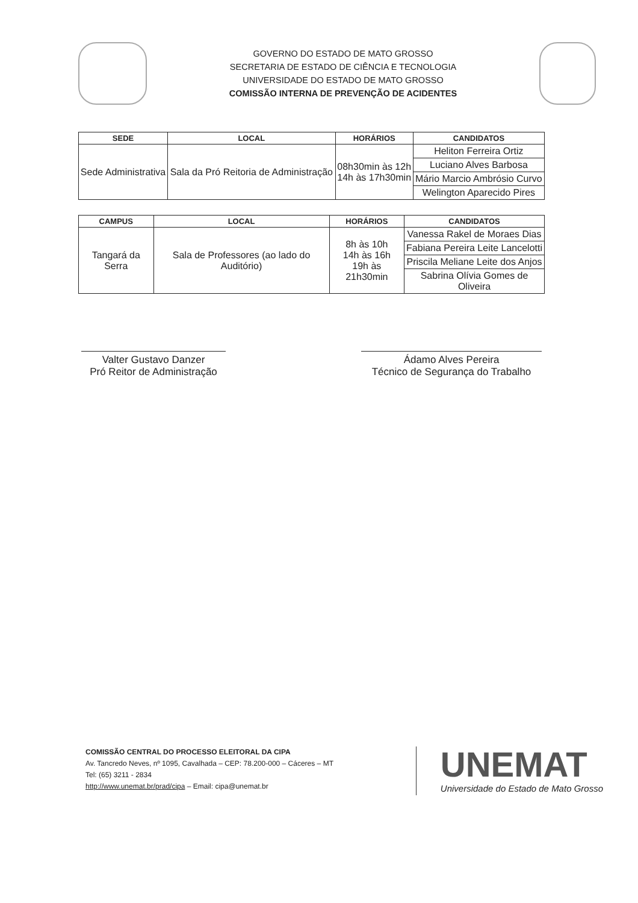GOVERNO DO ESTADO DE MATO GROSSO
SECRETARIA DE ESTADO DE CIÊNCIA E TECNOLOGIA
UNIVERSIDADE DO ESTADO DE MATO GROSSO
COMISSÃO INTERNA DE PREVENÇÃO DE ACIDENTES
| SEDE | LOCAL | HORÁRIOS | CANDIDATOS |
| --- | --- | --- | --- |
| Sede Administrativa | Sala da Pró Reitoria de Administração | 08h30min às 12h 14h às 17h30min | Heliton Ferreira Ortiz |
| | | | Luciano Alves Barbosa |
| | | | Mário Marcio Ambrósio Curvo |
| | | | Welington Aparecido Pires |
| CAMPUS | LOCAL | HORÁRIOS | CANDIDATOS |
| --- | --- | --- | --- |
| Tangará da Serra | Sala de Professores (ao lado do Auditório) | 8h às 10h 14h às 16h 19h às 21h30min | Vanessa Rakel de Moraes Dias |
| | | | Fabiana Pereira Leite Lancelotti |
| | | | Priscila Meliane Leite dos Anjos |
| | | | Sabrina Olívia Gomes de Oliveira |
Valter Gustavo Danzer
Pró Reitor de Administração
Ádamo Alves Pereira
Técnico de Segurança do Trabalho
COMISSÃO CENTRAL DO PROCESSO ELEITORAL DA CIPA
Av. Tancredo Neves, nº 1095, Cavalhada – CEP: 78.200-000 – Cáceres – MT
Tel: (65) 3211 - 2834
http://www.unemat.br/prad/cipa – Email: cipa@unemat.br
UNEMAT
Universidade do Estado de Mato Grosso